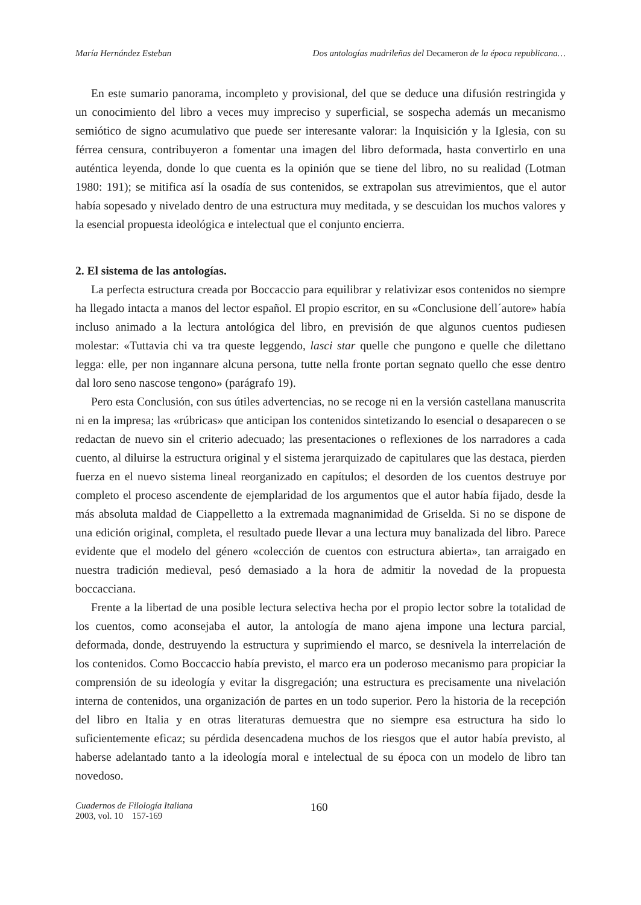María Hernández Esteban Dos antologías madrileñas del Decameron de la época republicana…
En este sumario panorama, incompleto y provisional, del que se deduce una difusión restringida y un conocimiento del libro a veces muy impreciso y superficial, se sospecha además un mecanismo semiótico de signo acumulativo que puede ser interesante valorar: la Inquisición y la Iglesia, con su férrea censura, contribuyeron a fomentar una imagen del libro deformada, hasta convertirlo en una auténtica leyenda, donde lo que cuenta es la opinión que se tiene del libro, no su realidad (Lotman 1980: 191); se mitifica así la osadía de sus contenidos, se extrapolan sus atrevimientos, que el autor había sopesado y nivelado dentro de una estructura muy meditada, y se descuidan los muchos valores y la esencial propuesta ideológica e intelectual que el conjunto encierra.
2. El sistema de las antologías.
La perfecta estructura creada por Boccaccio para equilibrar y relativizar esos contenidos no siempre ha llegado intacta a manos del lector español. El propio escritor, en su «Conclusione dell´autore» había incluso animado a la lectura antológica del libro, en previsión de que algunos cuentos pudiesen molestar: «Tuttavia chi va tra queste leggendo, lasci star quelle che pungono e quelle che dilettano legga: elle, per non ingannare alcuna persona, tutte nella fronte portan segnato quello che esse dentro dal loro seno nascose tengono» (parágrafo 19).
Pero esta Conclusión, con sus útiles advertencias, no se recoge ni en la versión castellana manuscrita ni en la impresa; las «rúbricas» que anticipan los contenidos sintetizando lo esencial o desaparecen o se redactan de nuevo sin el criterio adecuado; las presentaciones o reflexiones de los narradores a cada cuento, al diluirse la estructura original y el sistema jerarquizado de capitulares que las destaca, pierden fuerza en el nuevo sistema lineal reorganizado en capítulos; el desorden de los cuentos destruye por completo el proceso ascendente de ejemplaridad de los argumentos que el autor había fijado, desde la más absoluta maldad de Ciappelletto a la extremada magnanimidad de Griselda. Si no se dispone de una edición original, completa, el resultado puede llevar a una lectura muy banalizada del libro. Parece evidente que el modelo del género «colección de cuentos con estructura abierta», tan arraigado en nuestra tradición medieval, pesó demasiado a la hora de admitir la novedad de la propuesta boccacciana.
Frente a la libertad de una posible lectura selectiva hecha por el propio lector sobre la totalidad de los cuentos, como aconsejaba el autor, la antología de mano ajena impone una lectura parcial, deformada, donde, destruyendo la estructura y suprimiendo el marco, se desnivela la interrelación de los contenidos. Como Boccaccio había previsto, el marco era un poderoso mecanismo para propiciar la comprensión de su ideología y evitar la disgregación; una estructura es precisamente una nivelación interna de contenidos, una organización de partes en un todo superior. Pero la historia de la recepción del libro en Italia y en otras literaturas demuestra que no siempre esa estructura ha sido lo suficientemente eficaz; su pérdida desencadena muchos de los riesgos que el autor había previsto, al haberse adelantado tanto a la ideología moral e intelectual de su época con un modelo de libro tan novedoso.
Cuadernos de Filología Italiana
2003, vol. 10 157-169
160